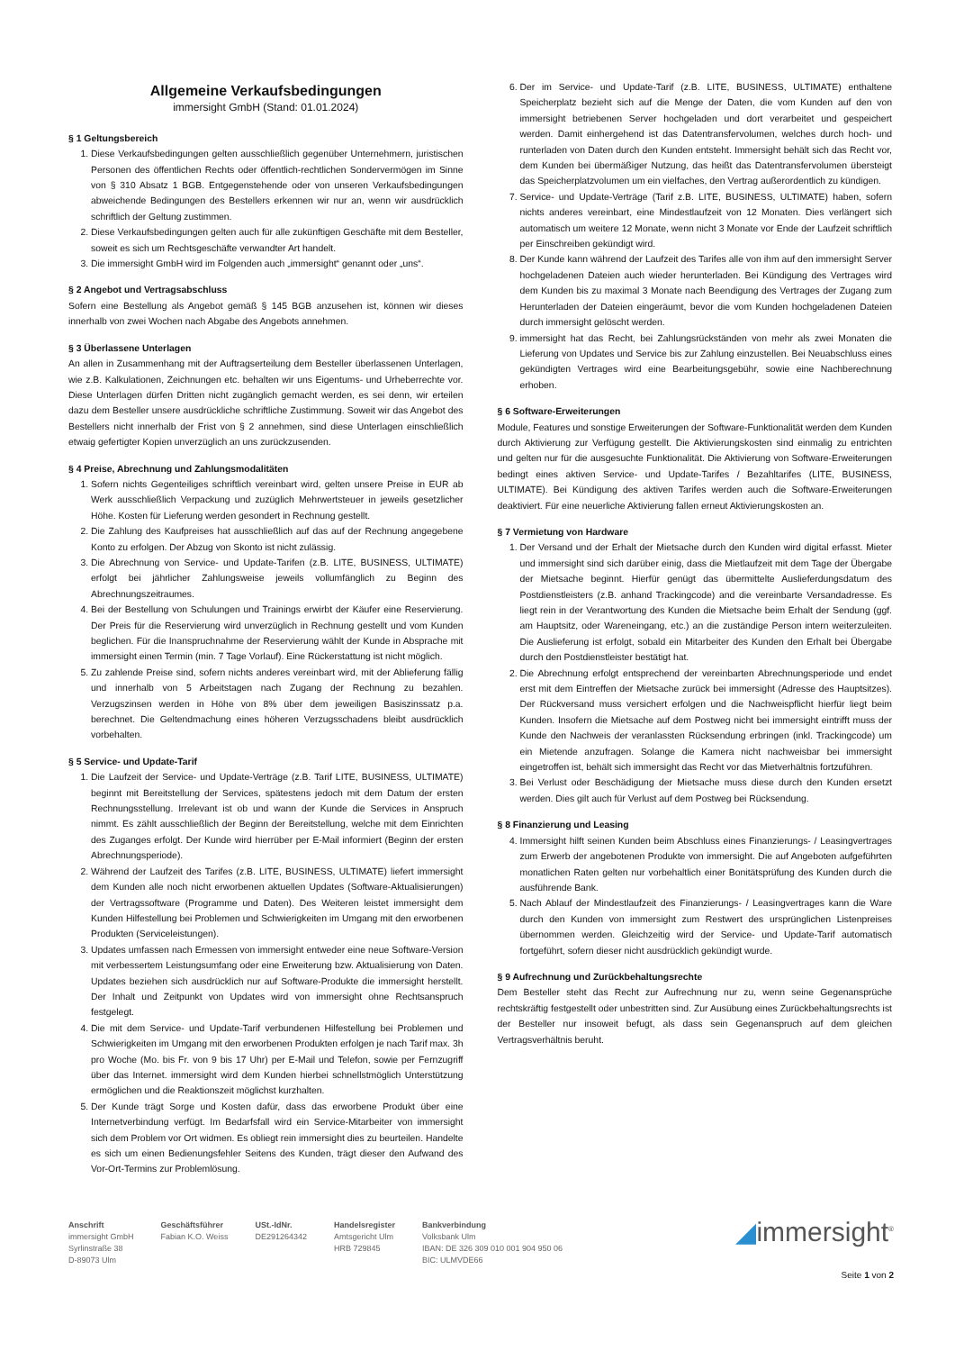Allgemeine Verkaufsbedingungen
immersight GmbH (Stand: 01.01.2024)
§ 1 Geltungsbereich
1. Diese Verkaufsbedingungen gelten ausschließlich gegenüber Unternehmern, juristischen Personen des öffentlichen Rechts oder öffentlich-rechtlichen Sondervermögen im Sinne von § 310 Absatz 1 BGB. Entgegenstehende oder von unseren Verkaufsbedingungen abweichende Bedingungen des Bestellers erkennen wir nur an, wenn wir ausdrücklich schriftlich der Geltung zustimmen.
2. Diese Verkaufsbedingungen gelten auch für alle zukünftigen Geschäfte mit dem Besteller, soweit es sich um Rechtsgeschäfte verwandter Art handelt.
3. Die immersight GmbH wird im Folgenden auch „immersight“ genannt oder „uns“.
§ 2 Angebot und Vertragsabschluss
Sofern eine Bestellung als Angebot gemäß § 145 BGB anzusehen ist, können wir dieses innerhalb von zwei Wochen nach Abgabe des Angebots annehmen.
§ 3 Überlassene Unterlagen
An allen in Zusammenhang mit der Auftragserteilung dem Besteller überlassenen Unterlagen, wie z.B. Kalkulationen, Zeichnungen etc. behalten wir uns Eigentums- und Urheberrechte vor. Diese Unterlagen dürfen Dritten nicht zugänglich gemacht werden, es sei denn, wir erteilen dazu dem Besteller unsere ausdrückliche schriftliche Zustimmung. Soweit wir das Angebot des Bestellers nicht innerhalb der Frist von § 2 annehmen, sind diese Unterlagen einschließlich etwaig gefertigter Kopien unverzüglich an uns zurückzusenden.
§ 4 Preise, Abrechnung und Zahlungsmodalitäten
1. Sofern nichts Gegenteiliges schriftlich vereinbart wird, gelten unsere Preise in EUR ab Werk ausschließlich Verpackung und zuzüglich Mehrwertsteuer in jeweils gesetzlicher Höhe. Kosten für Lieferung werden gesondert in Rechnung gestellt.
2. Die Zahlung des Kaufpreises hat ausschließlich auf das auf der Rechnung angegebene Konto zu erfolgen. Der Abzug von Skonto ist nicht zulässig.
3. Die Abrechnung von Service- und Update-Tarifen (z.B. LITE, BUSINESS, ULTIMATE) erfolgt bei jährlicher Zahlungsweise jeweils vollumfänglich zu Beginn des Abrechnungszeitraumes.
4. Bei der Bestellung von Schulungen und Trainings erwirbt der Käufer eine Reservierung. Der Preis für die Reservierung wird unverzüglich in Rechnung gestellt und vom Kunden beglichen. Für die Inanspruchnahme der Reservierung wählt der Kunde in Absprache mit immersight einen Termin (min. 7 Tage Vorlauf). Eine Rückerstattung ist nicht möglich.
5. Zu zahlende Preise sind, sofern nichts anderes vereinbart wird, mit der Ablieferung fällig und innerhalb von 5 Arbeitstagen nach Zugang der Rechnung zu bezahlen. Verzugszinsen werden in Höhe von 8% über dem jeweiligen Basiszinssatz p.a. berechnet. Die Geltendmachung eines höheren Verzugsschadens bleibt ausdrücklich vorbehalten.
§ 5 Service- und Update-Tarif
1. Die Laufzeit der Service- und Update-Verträge (z.B. Tarif LITE, BUSINESS, ULTIMATE) beginnt mit Bereitstellung der Services, spätestens jedoch mit dem Datum der ersten Rechnungsstellung. Irrelevant ist ob und wann der Kunde die Services in Anspruch nimmt. Es zählt ausschließlich der Beginn der Bereitstellung, welche mit dem Einrichten des Zuganges erfolgt. Der Kunde wird hierrüber per E-Mail informiert (Beginn der ersten Abrechnungsperiode).
2. Während der Laufzeit des Tarifes (z.B. LITE, BUSINESS, ULTIMATE) liefert immersight dem Kunden alle noch nicht erworbenen aktuellen Updates (Software-Aktualisierungen) der Vertragssoftware (Programme und Daten). Des Weiteren leistet immersight dem Kunden Hilfestellung bei Problemen und Schwierigkeiten im Umgang mit den erworbenen Produkten (Serviceleistungen).
3. Updates umfassen nach Ermessen von immersight entweder eine neue Software-Version mit verbessertem Leistungsumfang oder eine Erweiterung bzw. Aktualisierung von Daten. Updates beziehen sich ausdrücklich nur auf Software-Produkte die immersight herstellt. Der Inhalt und Zeitpunkt von Updates wird von immersight ohne Rechtsanspruch festgelegt.
4. Die mit dem Service- und Update-Tarif verbundenen Hilfestellung bei Problemen und Schwierigkeiten im Umgang mit den erworbenen Produkten erfolgen je nach Tarif max. 3h pro Woche (Mo. bis Fr. von 9 bis 17 Uhr) per E-Mail und Telefon, sowie per Fernzugriff über das Internet. immersight wird dem Kunden hierbei schnellstmöglich Unterstützung ermöglichen und die Reaktionszeit möglichst kurzhalten.
5. Der Kunde trägt Sorge und Kosten dafür, dass das erworbene Produkt über eine Internetverbindung verfügt. Im Bedarfsfall wird ein Service-Mitarbeiter von immersight sich dem Problem vor Ort widmen. Es obliegt rein immersight dies zu beurteilen. Handelte es sich um einen Bedienungsfehler Seitens des Kunden, trägt dieser den Aufwand des Vor-Ort-Termins zur Problemlösung.
6. Der im Service- und Update-Tarif (z.B. LITE, BUSINESS, ULTIMATE) enthaltene Speicherplatz bezieht sich auf die Menge der Daten, die vom Kunden auf den von immersight betriebenen Server hochgeladen und dort verarbeitet und gespeichert werden. Damit einhergehend ist das Datentransfervolumen, welches durch hoch- und runterladen von Daten durch den Kunden entsteht. Immersight behält sich das Recht vor, dem Kunden bei übermäßiger Nutzung, das heißt das Datentransfervolumen übersteigt das Speicherplatzvolumen um ein vielfaches, den Vertrag außerordentlich zu kündigen.
7. Service- und Update-Verträge (Tarif z.B. LITE, BUSINESS, ULTIMATE) haben, sofern nichts anderes vereinbart, eine Mindestlaufzeit von 12 Monaten. Dies verlängert sich automatisch um weitere 12 Monate, wenn nicht 3 Monate vor Ende der Laufzeit schriftlich per Einschreiben gekündigt wird.
8. Der Kunde kann während der Laufzeit des Tarifes alle von ihm auf den immersight Server hochgeladenen Dateien auch wieder herunterladen. Bei Kündigung des Vertrages wird dem Kunden bis zu maximal 3 Monate nach Beendigung des Vertrages der Zugang zum Herunterladen der Dateien eingeräumt, bevor die vom Kunden hochgeladenen Dateien durch immersight gelöscht werden.
9. immersight hat das Recht, bei Zahlungsrückständen von mehr als zwei Monaten die Lieferung von Updates und Service bis zur Zahlung einzustellen. Bei Neuabschluss eines gekündigten Vertrages wird eine Bearbeitungsgebühr, sowie eine Nachberechnung erhoben.
§ 6 Software-Erweiterungen
Module, Features und sonstige Erweiterungen der Software-Funktionalität werden dem Kunden durch Aktivierung zur Verfügung gestellt. Die Aktivierungskosten sind einmalig zu entrichten und gelten nur für die ausgesuchte Funktionalität. Die Aktivierung von Software-Erweiterungen bedingt eines aktiven Service- und Update-Tarifes / Bezahltarifes (LITE, BUSINESS, ULTIMATE). Bei Kündigung des aktiven Tarifes werden auch die Software-Erweiterungen deaktiviert. Für eine neuerliche Aktivierung fallen erneut Aktivierungskosten an.
§ 7 Vermietung von Hardware
1. Der Versand und der Erhalt der Mietsache durch den Kunden wird digital erfasst. Mieter und immersight sind sich darüber einig, dass die Mietlaufzeit mit dem Tage der Übergabe der Mietsache beginnt. Hierfür genügt das übermittelte Auslieferdungsdatum des Postdienstleisters (z.B. anhand Trackingcode) and die vereinbarte Versandadresse. Es liegt rein in der Verantwortung des Kunden die Mietsache beim Erhalt der Sendung (ggf. am Hauptsitz, oder Wareneingang, etc.) an die zuständige Person intern weiterzuleiten. Die Auslieferung ist erfolgt, sobald ein Mitarbeiter des Kunden den Erhalt bei Übergabe durch den Postdienstleister bestätigt hat.
2. Die Abrechnung erfolgt entsprechend der vereinbarten Abrechnungsperiode und endet erst mit dem Eintreffen der Mietsache zurück bei immersight (Adresse des Hauptsitzes). Der Rückversand muss versichert erfolgen und die Nachweispflicht hierfür liegt beim Kunden. Insofern die Mietsache auf dem Postweg nicht bei immersight eintrifft muss der Kunde den Nachweis der veranlassten Rücksendung erbringen (inkl. Trackingcode) um ein Mietende anzufragen. Solange die Kamera nicht nachweisbar bei immersight eingetroffen ist, behält sich immersight das Recht vor das Mietverhältnis fortzuführen.
3. Bei Verlust oder Beschädigung der Mietsache muss diese durch den Kunden ersetzt werden. Dies gilt auch für Verlust auf dem Postweg bei Rücksendung.
§ 8 Finanzierung und Leasing
4. Immersight hilft seinen Kunden beim Abschluss eines Finanzierungs- / Leasingvertrages zum Erwerb der angebotenen Produkte von immersight. Die auf Angeboten aufgeführten monatlichen Raten gelten nur vorbehaltlich einer Bonitätsprüfung des Kunden durch die ausführende Bank.
5. Nach Ablauf der Mindestlaufzeit des Finanzierungs- / Leasingvertrages kann die Ware durch den Kunden von immersight zum Restwert des ursprünglichen Listenpreises übernommen werden. Gleichzeitig wird der Service- und Update-Tarif automatisch fortgeführt, sofern dieser nicht ausdrücklich gekündigt wurde.
§ 9 Aufrechnung und Zurückbehaltungsrechte
Dem Besteller steht das Recht zur Aufrechnung nur zu, wenn seine Gegenansprüche rechtskräftig festgestellt oder unbestritten sind. Zur Ausübung eines Zurückbehaltungsrechts ist der Besteller nur insoweit befugt, als dass sein Gegenanspruch auf dem gleichen Vertragsverhältnis beruht.
Anschrift
immersight GmbH
Syrlinstraße 38
D-89073 Ulm
Geschäftsführer
Fabian K.O. Weiss
USt.-IdNr.
DE291264342
Handelsregister
Amtsgericht Ulm
HRB 729845
Bankverbindung
Volksbank Ulm
IBAN: DE 326 309 010 001 904 950 06
BIC: ULMVDE66
◢immersight<sup>®</sup>
Seite 1 von 2